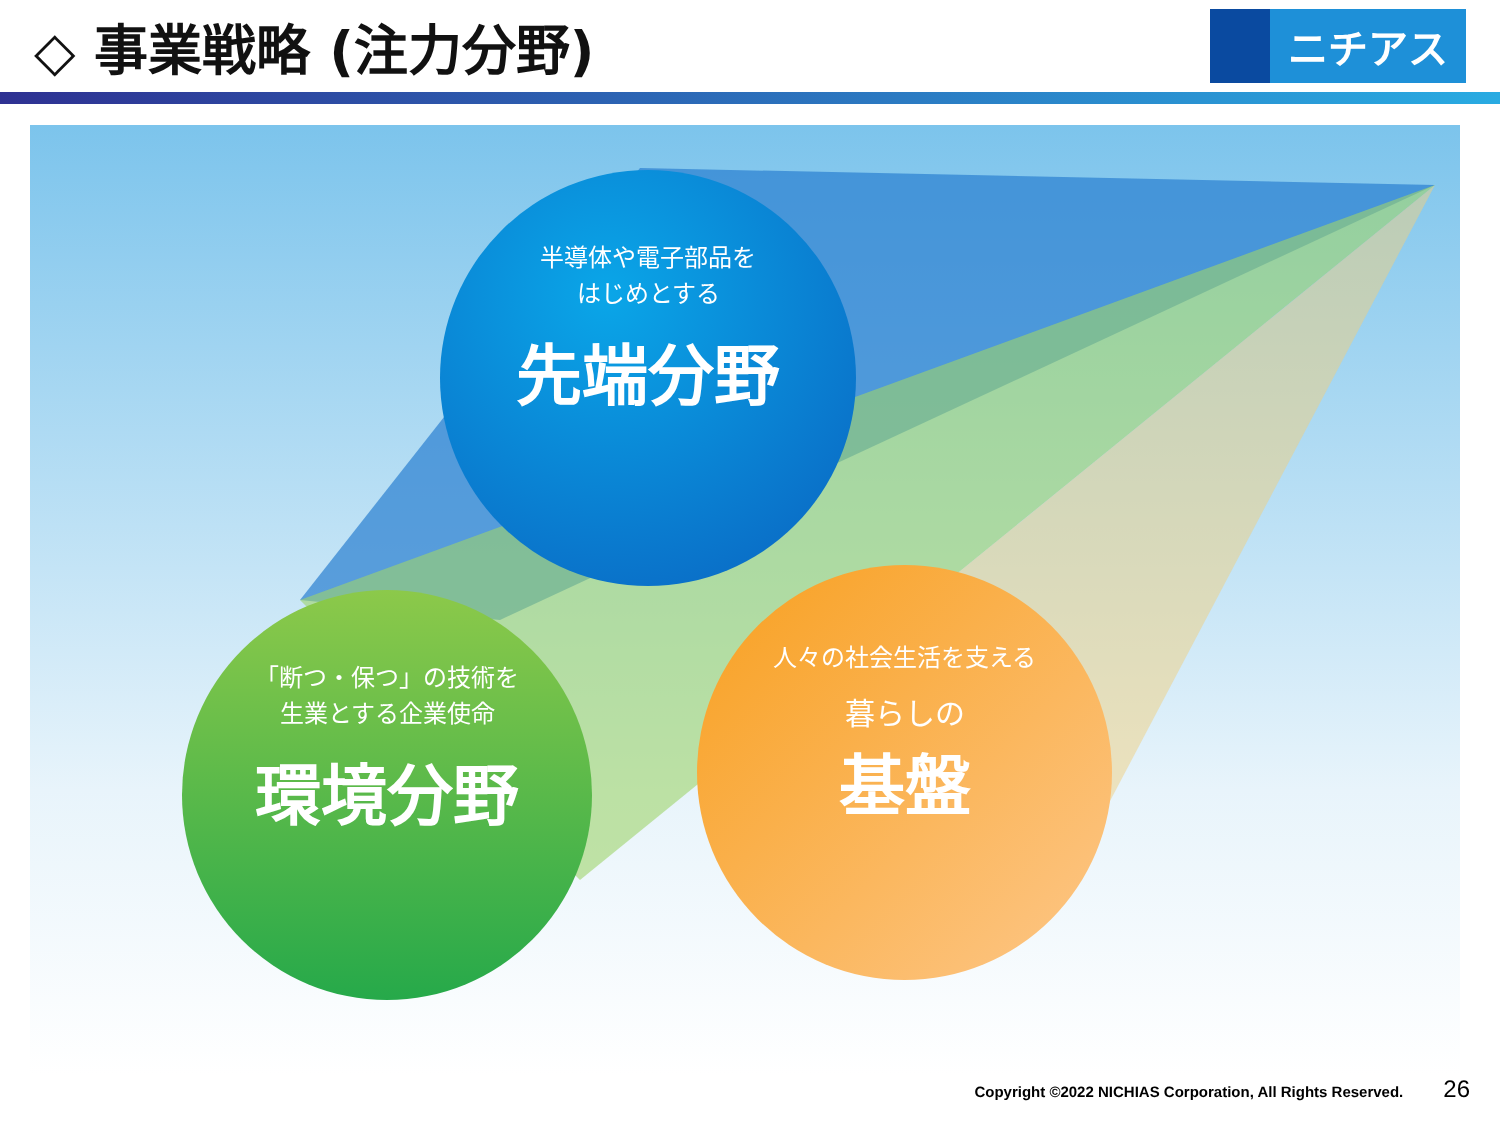◇ 事業戦略 (注力分野)
ニチアス
半導体や電子部品を
はじめとする
先端分野
「断つ・保つ」の技術を
生業とする企業使命
環境分野
人々の社会生活を支える
暮らしの
基盤
Copyright ©2022 NICHIAS Corporation, All Rights Reserved. 26